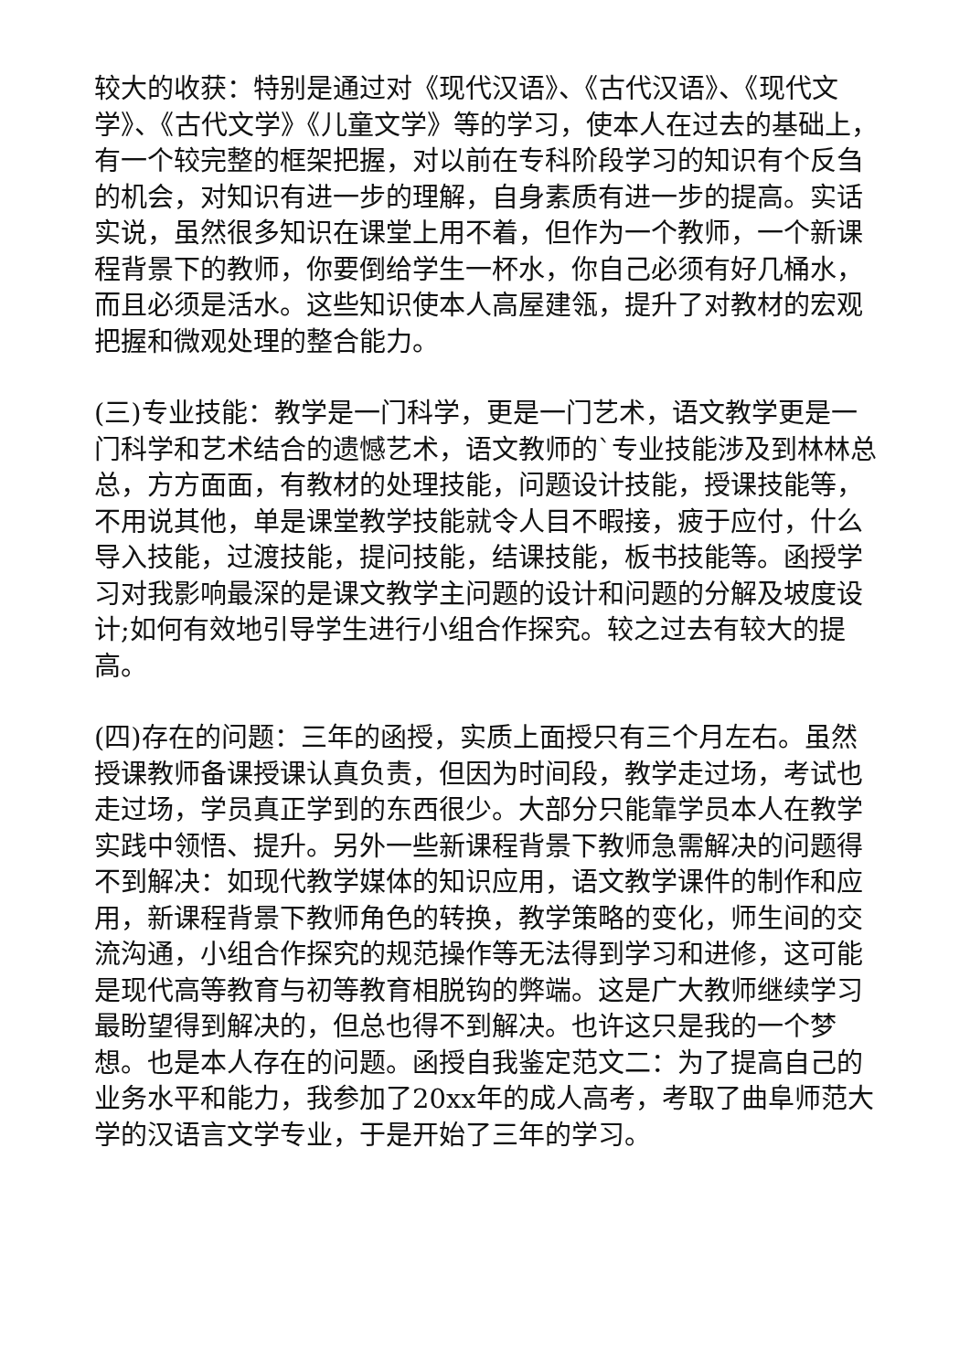较大的收获：特别是通过对《现代汉语》、《古代汉语》、《现代文学》、《古代文学》《儿童文学》等的学习，使本人在过去的基础上，有一个较完整的框架把握，对以前在专科阶段学习的知识有个反刍的机会，对知识有进一步的理解，自身素质有进一步的提高。实话实说，虽然很多知识在课堂上用不着，但作为一个教师，一个新课程背景下的教师，你要倒给学生一杯水，你自己必须有好几桶水，而且必须是活水。这些知识使本人高屋建瓴，提升了对教材的宏观把握和微观处理的整合能力。
(三)专业技能：教学是一门科学，更是一门艺术，语文教学更是一门科学和艺术结合的遗憾艺术，语文教师的`专业技能涉及到林林总总，方方面面，有教材的处理技能，问题设计技能，授课技能等，不用说其他，单是课堂教学技能就令人目不暇接，疲于应付，什么导入技能，过渡技能，提问技能，结课技能，板书技能等。函授学习对我影响最深的是课文教学主问题的设计和问题的分解及坡度设计;如何有效地引导学生进行小组合作探究。较之过去有较大的提高。
(四)存在的问题：三年的函授，实质上面授只有三个月左右。虽然授课教师备课授课认真负责，但因为时间段，教学走过场，考试也走过场，学员真正学到的东西很少。大部分只能靠学员本人在教学实践中领悟、提升。另外一些新课程背景下教师急需解决的问题得不到解决：如现代教学媒体的知识应用，语文教学课件的制作和应用，新课程背景下教师角色的转换，教学策略的变化，师生间的交流沟通，小组合作探究的规范操作等无法得到学习和进修，这可能是现代高等教育与初等教育相脱钩的弊端。这是广大教师继续学习最盼望得到解决的，但总也得不到解决。也许这只是我的一个梦想。也是本人存在的问题。函授自我鉴定范文二：为了提高自己的业务水平和能力，我参加了20xx年的成人高考，考取了曲阜师范大学的汉语言文学专业，于是开始了三年的学习。